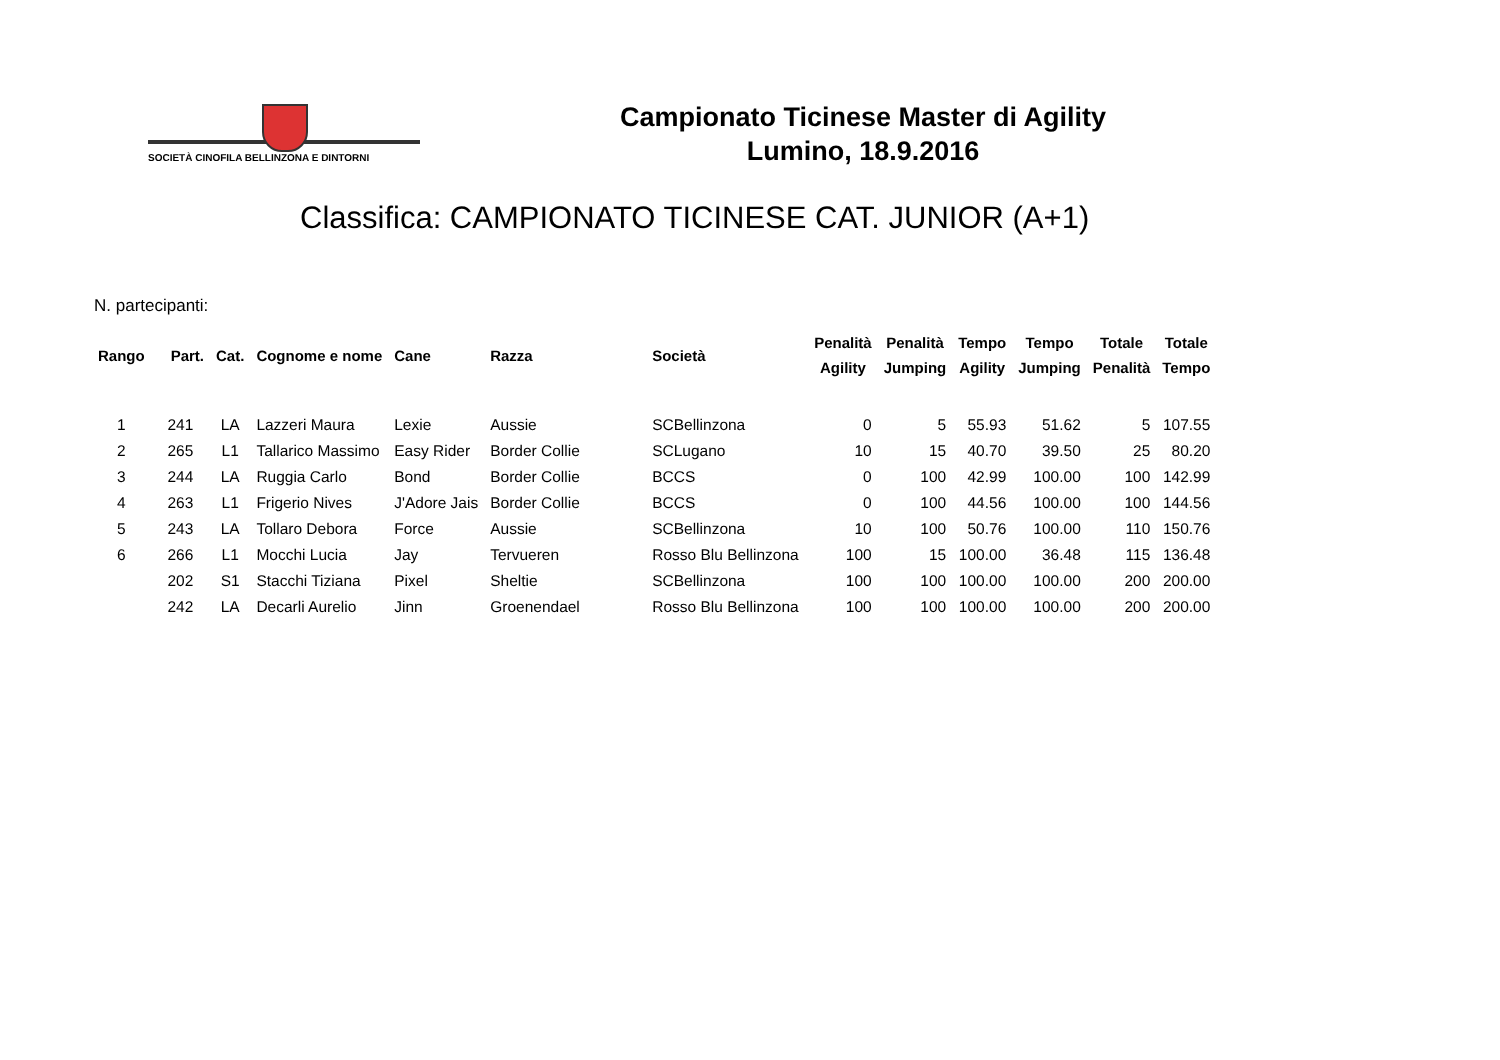SOCIETÀ CINOFILA BELLINZONA E DINTORNI
Campionato Ticinese Master di Agility
Lumino, 18.9.2016
Classifica: CAMPIONATO TICINESE CAT. JUNIOR (A+1)
N. partecipanti:
| Rango | Part. | Cat. | Cognome e nome | Cane | Razza | Società | Penalità Agility | Penalità Jumping | Tempo Agility | Tempo Jumping | Totale Penalità | Totale Tempo |
| --- | --- | --- | --- | --- | --- | --- | --- | --- | --- | --- | --- | --- |
| 1 | 241 | LA | Lazzeri Maura | Lexie | Aussie | SCBellinzona | 0 | 5 | 55.93 | 51.62 | 5 | 107.55 |
| 2 | 265 | L1 | Tallarico Massimo | Easy Rider | Border Collie | SCLugano | 10 | 15 | 40.70 | 39.50 | 25 | 80.20 |
| 3 | 244 | LA | Ruggia Carlo | Bond | Border Collie | BCCS | 0 | 100 | 42.99 | 100.00 | 100 | 142.99 |
| 4 | 263 | L1 | Frigerio Nives | J'Adore Jais | Border Collie | BCCS | 0 | 100 | 44.56 | 100.00 | 100 | 144.56 |
| 5 | 243 | LA | Tollaro Debora | Force | Aussie | SCBellinzona | 10 | 100 | 50.76 | 100.00 | 110 | 150.76 |
| 6 | 266 | L1 | Mocchi Lucia | Jay | Tervueren | Rosso Blu Bellinzona | 100 | 15 | 100.00 | 36.48 | 115 | 136.48 |
| | 202 | S1 | Stacchi Tiziana | Pixel | Sheltie | SCBellinzona | 100 | 100 | 100.00 | 100.00 | 200 | 200.00 |
| | 242 | LA | Decarli Aurelio | Jinn | Groenendael | Rosso Blu Bellinzona | 100 | 100 | 100.00 | 100.00 | 200 | 200.00 |